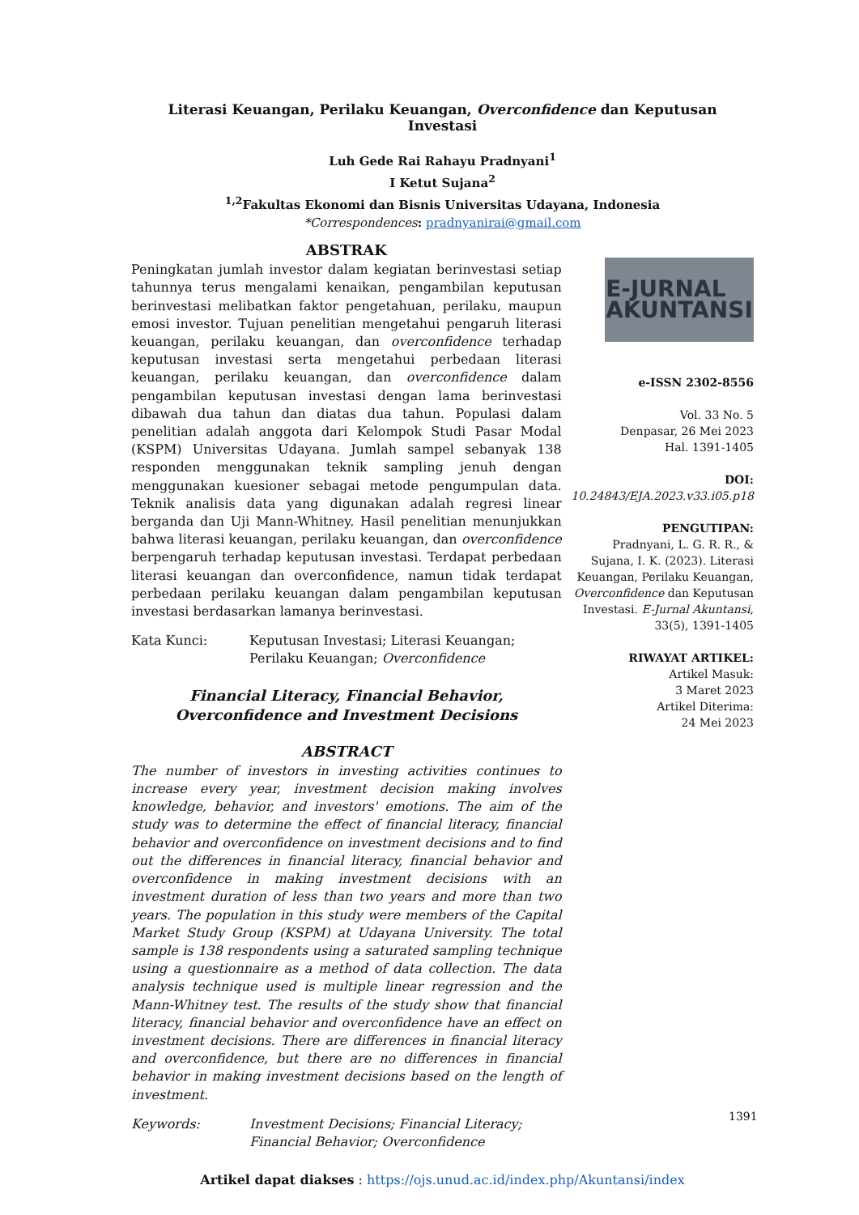Literasi Keuangan, Perilaku Keuangan, Overconfidence dan Keputusan Investasi
Luh Gede Rai Rahayu Pradnyani<sup>1</sup>
I Ketut Sujana<sup>2</sup>
<sup>1,2</sup>Fakultas Ekonomi dan Bisnis Universitas Udayana, Indonesia
*Correspondences: pradnyanirai@gmail.com
ABSTRAK
Peningkatan jumlah investor dalam kegiatan berinvestasi setiap tahunnya terus mengalami kenaikan, pengambilan keputusan berinvestasi melibatkan faktor pengetahuan, perilaku, maupun emosi investor. Tujuan penelitian mengetahui pengaruh literasi keuangan, perilaku keuangan, dan overconfidence terhadap keputusan investasi serta mengetahui perbedaan literasi keuangan, perilaku keuangan, dan overconfidence dalam pengambilan keputusan investasi dengan lama berinvestasi dibawah dua tahun dan diatas dua tahun. Populasi dalam penelitian adalah anggota dari Kelompok Studi Pasar Modal (KSPM) Universitas Udayana. Jumlah sampel sebanyak 138 responden menggunakan teknik sampling jenuh dengan menggunakan kuesioner sebagai metode pengumpulan data. Teknik analisis data yang digunakan adalah regresi linear berganda dan Uji Mann-Whitney. Hasil penelitian menunjukkan bahwa literasi keuangan, perilaku keuangan, dan overconfidence berpengaruh terhadap keputusan investasi. Terdapat perbedaan literasi keuangan dan overconfidence, namun tidak terdapat perbedaan perilaku keuangan dalam pengambilan keputusan investasi berdasarkan lamanya berinvestasi.
Kata Kunci: Keputusan Investasi; Literasi Keuangan; Perilaku Keuangan; Overconfidence
Financial Literacy, Financial Behavior, Overconfidence and Investment Decisions
ABSTRACT
The number of investors in investing activities continues to increase every year, investment decision making involves knowledge, behavior, and investors' emotions. The aim of the study was to determine the effect of financial literacy, financial behavior and overconfidence on investment decisions and to find out the differences in financial literacy, financial behavior and overconfidence in making investment decisions with an investment duration of less than two years and more than two years. The population in this study were members of the Capital Market Study Group (KSPM) at Udayana University. The total sample is 138 respondents using a saturated sampling technique using a questionnaire as a method of data collection. The data analysis technique used is multiple linear regression and the Mann-Whitney test. The results of the study show that financial literacy, financial behavior and overconfidence have an effect on investment decisions. There are differences in financial literacy and overconfidence, but there are no differences in financial behavior in making investment decisions based on the length of investment.
Keywords: Investment Decisions; Financial Literacy; Financial Behavior; Overconfidence
E-JURNAL
AKUNTANSI
e-ISSN 2302-8556
Vol. 33 No. 5
Denpasar, 26 Mei 2023
Hal. 1391-1405
DOI:
10.24843/EJA.2023.v33.i05.p18
PENGUTIPAN:
Pradnyani, L. G. R. R., & Sujana, I. K. (2023). Literasi Keuangan, Perilaku Keuangan, Overconfidence dan Keputusan Investasi. E-Jurnal Akuntansi, 33(5), 1391-1405
RIWAYAT ARTIKEL:
Artikel Masuk:
3 Maret 2023
Artikel Diterima:
24 Mei 2023
Artikel dapat diakses : https://ojs.unud.ac.id/index.php/Akuntansi/index
1391